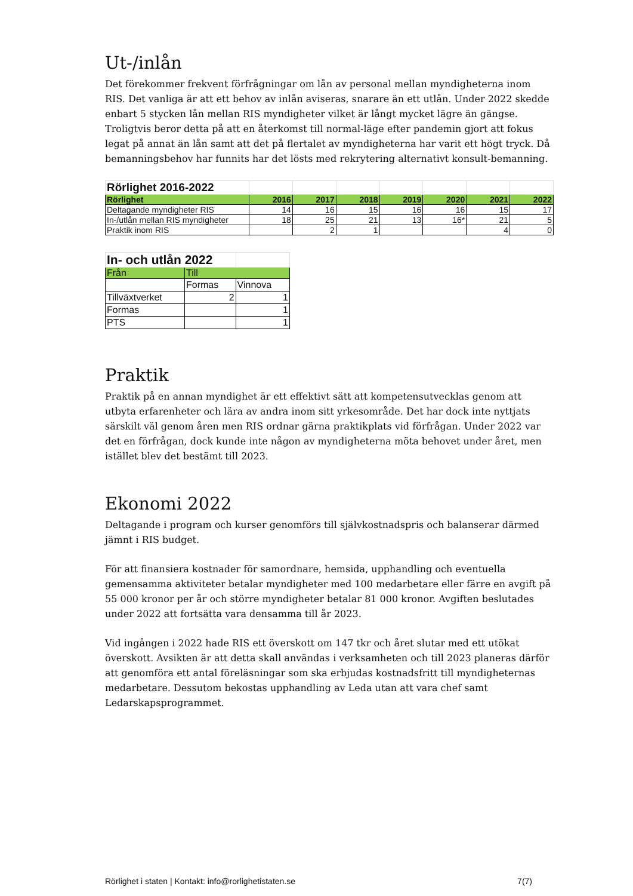Ut-/inlån
Det förekommer frekvent förfrågningar om lån av personal mellan myndigheterna inom RIS. Det vanliga är att ett behov av inlån aviseras, snarare än ett utlån. Under 2022 skedde enbart 5 stycken lån mellan RIS myndigheter vilket är långt mycket lägre än gängse. Troligtvis beror detta på att en återkomst till normal-läge efter pandemin gjort att fokus legat på annat än lån samt att det på flertalet av myndigheterna har varit ett högt tryck. Då bemanningsbehov har funnits har det lösts med rekrytering alternativt konsult-bemanning.
| Rörlighet 2016-2022 | | | | | | | |
| Rörlighet | 2016 | 2017 | 2018 | 2019 | 2020 | 2021 | 2022 |
| Deltagande myndigheter RIS | 14 | 16 | 15 | 16 | 16 | 15 | 17 |
| In-/utlån mellan RIS myndigheter | 18 | 25 | 21 | 13 | 16* | 21 | 5 |
| Praktik inom RIS | | 2 | 1 | | | 4 | 0 |
| In- och utlån 2022 | | |
| Från | Till | |
| | Formas | Vinnova |
| Tillväxtverket | 2 | 1 |
| Formas | | 1 |
| PTS | | 1 |
Praktik
Praktik på en annan myndighet är ett effektivt sätt att kompetensutvecklas genom att utbyta erfarenheter och lära av andra inom sitt yrkesområde. Det har dock inte nyttjats särskilt väl genom åren men RIS ordnar gärna praktikplats vid förfrågan. Under 2022 var det en förfrågan, dock kunde inte någon av myndigheterna möta behovet under året, men istället blev det bestämt till 2023.
Ekonomi 2022
Deltagande i program och kurser genomförs till självkostnadspris och balanserar därmed jämnt i RIS budget.
För att finansiera kostnader för samordnare, hemsida, upphandling och eventuella gemensamma aktiviteter betalar myndigheter med 100 medarbetare eller färre en avgift på 55 000 kronor per år och större myndigheter betalar 81 000 kronor. Avgiften beslutades under 2022 att fortsätta vara densamma till år 2023.
Vid ingången i 2022 hade RIS ett överskott om 147 tkr och året slutar med ett utökat överskott. Avsikten är att detta skall användas i verksamheten och till 2023 planeras därför att genomföra ett antal föreläsningar som ska erbjudas kostnadsfritt till myndigheternas medarbetare. Dessutom bekostas upphandling av Leda utan att vara chef samt Ledarskapsprogrammet.
Rörlighet i staten | Kontakt: info@rorlighetistaten.se 7(7)